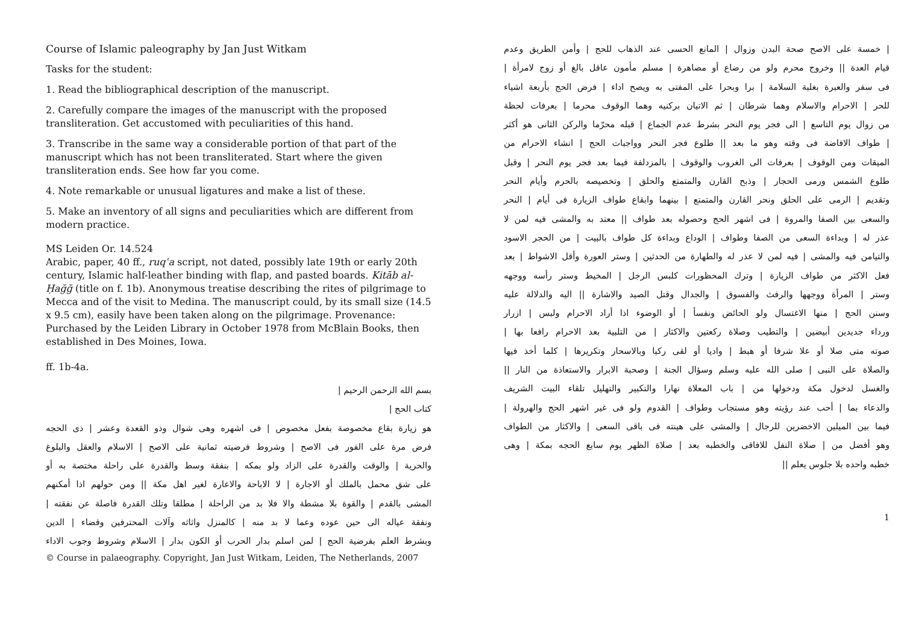Course of Islamic paleography by Jan Just Witkam
Tasks for the student:
1. Read the bibliographical description of the manuscript.
2. Carefully compare the images of the manuscript with the proposed transliteration. Get accustomed with peculiarities of this hand.
3. Transcribe in the same way a considerable portion of that part of the manuscript which has not been transliterated. Start where the given transliteration ends. See how far you come.
4. Note remarkable or unusual ligatures and make a list of these.
5. Make an inventory of all signs and peculiarities which are different from modern practice.
MS Leiden Or. 14.524
Arabic, paper, 40 ff., ruqʿa script, not dated, possibly late 19th or early 20th century, Islamic half-leather binding with flap, and pasted boards. Kitāb al-Ḥağğ (title on f. 1b). Anonymous treatise describing the rites of pilgrimage to Mecca and of the visit to Medina. The manuscript could, by its small size (14.5 x 9.5 cm), easily have been taken along on the pilgrimage. Provenance: Purchased by the Leiden Library in October 1978 from McBlain Books, then established in Des Moines, Iowa.
ff. 1b-4a.
بسم الله الرحمن الرحيم |
كتاب الحج |
هو زيارة بقاع مخصوصة بفعل مخصوص | فى اشهره وهى شوال وذو القعدة وعشر | ذى الحجه
فرض مرة على الفور فى الاصح | وشروط فرضيته ثمانية على الاصح | الاسلام والعقل والبلوغ
والحرية | والوقت والقدرة على الزاد ولو بمكه | بنفقة وسط والقدرة على راحلة مختصة به أو
على شق محمل بالملك أو الاجارة | لا الاباحة والاعارة لغير اهل مكة || ومن حولهم اذا أمكنهم
المشى بالقدم | والقوة بلا مشطة والا فلا بد من الراحلة | مطلقا وتلك القدرة فاصلة عن نفقته |
ونفقة عياله الى حين عوده وعما لا بد منه | كالمنزل واثاثه وآلات المحترفين وقضاء | الدين
وبشرط العلم بفرضية الحج | لمن اسلم بدار الحرب أو الكون بدار | الاسلام وشروط وجوب الاداء
© Course in palaeography. Copyright, Jan Just Witkam, Leiden, The Netherlands, 2007
| خمسة على الاصح صحة البدن وزوال | المانع الحسى عند الذهاب للحج | وأمن الطريق وعدم
قيام العدة || وخروج محرم ولو من رضاع أو مصاهرة | مسلم مأمون عاقل بالغ أو زوج لامرأة |
فى سفر والعبرة بغلبة السلامة | برا وبحرا على المفتى به ويصح اداء | فرض الحج بأربعة اشياء
للحر | الاحرام والاسلام وهما شرطان | ثم الاتيان بركنيه وهما الوقوف محرما | بعرفات لحظة
من زوال يوم التاسع | الى فجر يوم النحر بشرط عدم الجماع | قبله محرّما والركن الثانى هو أكثر
| طواف الافاضة فى وقته وهو ما بعد || طلوع فجر النحر وواجبات الحج | انشاء الاحرام من
الميقات ومن الوقوف | بعرفات الى الغروب والوقوف | بالمزدلفة فيما بعد فجر يوم النحر | وقبل
طلوع الشمس ورمى الحجار | وذبح القارن والمتمتع والحلق | وتخصيصه بالحرم وأيام النحر
وتقديم | الرمى على الحلق ونحر القارن والمتمتع | بينهما وابقاع طواف الزيارة فى أيام | النحر
والسعى بين الصفا والمروة | فى اشهر الحج وحصوله بعد طواف || معتد به والمشى فيه لمن لا
عذر له | وبداءة السعى من الصفا وطواف | الوداع وبداءة كل طواف بالبيت | من الحجر الاسود
والتيامن فيه والمشى | فيه لمن لا عذر له والطهارة من الحدثين | وستر العورة وأقل الاشواط | بعد
فعل الاكثر من طواف الزيارة | وترك المحظورات كلبس الرجل | المخيط وستر رأسه ووجهه
وستر | المرأة ووجهها والرفث والفسوق | والجدال وقتل الصيد والاشارة || اليه والدلالة عليه
وسنن الحج | منها الاغتسال ولو الحائض ونفسأ | أو الوضوء اذا أراد الاحرام ولبس | ازرار
ورداء جديدين أبيضين | والتطيب وصلاة ركعتين والاكثار | من التلبية بعد الاحرام رافعا بها |
صوته متى صلا أو علا شرفا أو هبط | واديا أو لقى ركبا وبالاسحار وتكريرها | كلما أخذ فيها
والصلاة على النبى | صلى الله عليه وسلم وسؤال الجنة | وصحبة الابرار والاستعاذة من النار ||
والغسل لدخول مكة ودخولها من | باب المعلاة نهارا والتكبير والتهليل تلقاء البيت الشريف
والدعاء بما | أحب عند رؤيته وهو مستجاب وطواف | القدوم ولو فى غير اشهر الحج والهرولة |
فيما بين الميلين الاخضرين للرجال | والمشى على هينته فى باقى السعى | والاكثار من الطواف
وهو أفضل من | صلاة النفل للافاقى والخطبه بعد | صلاة الظهر يوم سابع الحجه بمكة | وهى
خطبه واحده بلا جلوس يعلم ||
1